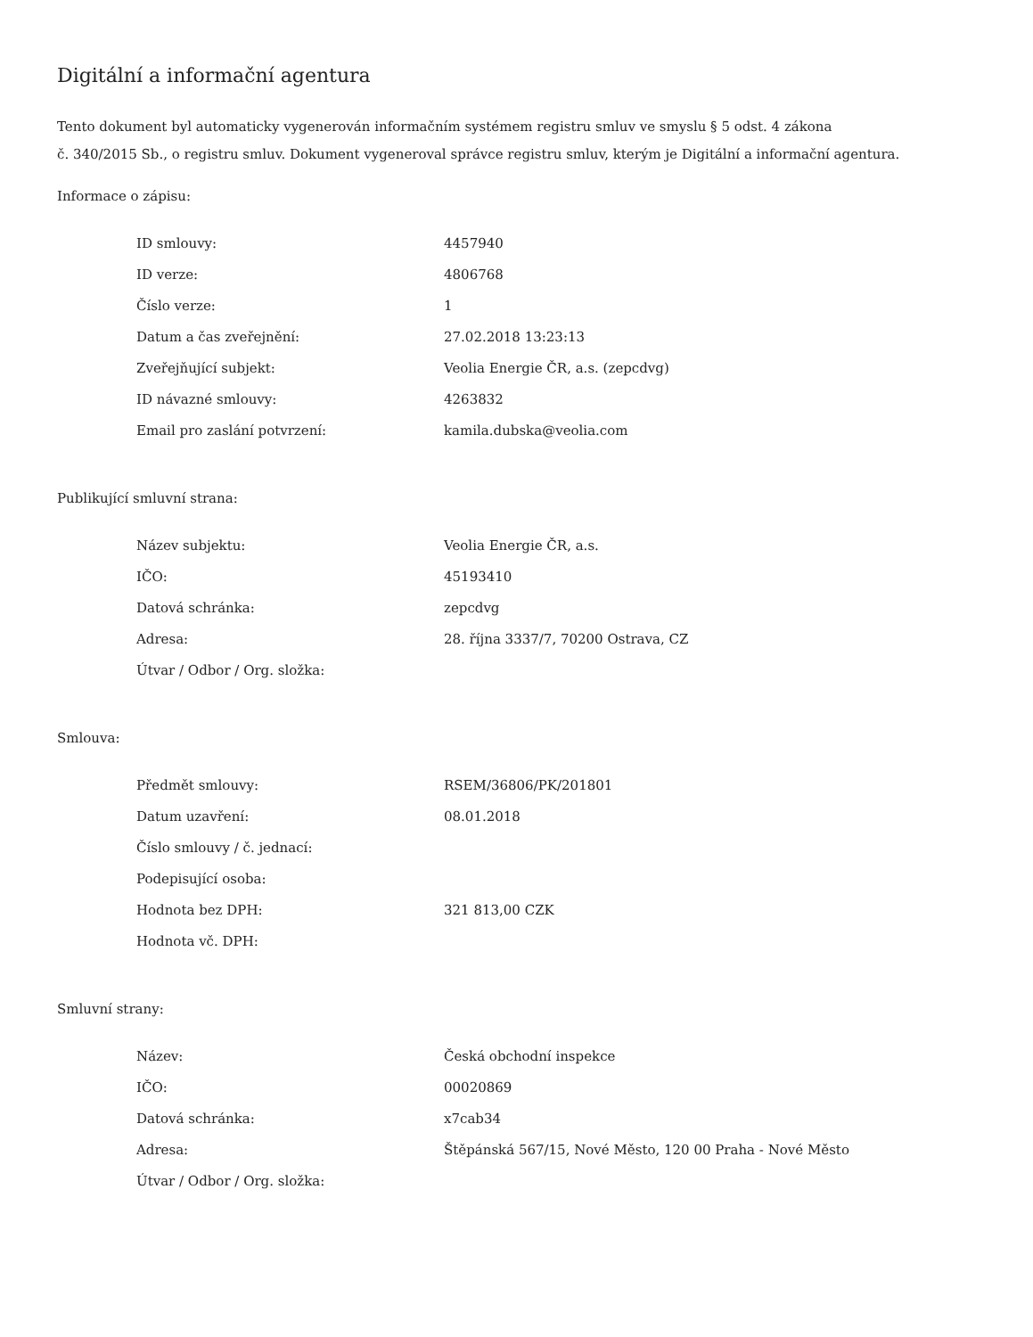Digitální a informační agentura
Tento dokument byl automaticky vygenerován informačním systémem registru smluv ve smyslu § 5 odst. 4 zákona
č. 340/2015 Sb., o registru smluv. Dokument vygeneroval správce registru smluv, kterým je Digitální a informační agentura.
Informace o zápisu:
| ID smlouvy: | 4457940 |
| ID verze: | 4806768 |
| Číslo verze: | 1 |
| Datum a čas zveřejnění: | 27.02.2018 13:23:13 |
| Zveřejňující subjekt: | Veolia Energie ČR, a.s. (zepcdvg) |
| ID návazné smlouvy: | 4263832 |
| Email pro zaslání potvrzení: | kamila.dubska@veolia.com |
Publikující smluvní strana:
| Název subjektu: | Veolia Energie ČR, a.s. |
| IČO: | 45193410 |
| Datová schránka: | zepcdvg |
| Adresa: | 28. října 3337/7, 70200 Ostrava, CZ |
| Útvar / Odbor / Org. složka: | |
Smlouva:
| Předmět smlouvy: | RSEM/36806/PK/201801 |
| Datum uzavření: | 08.01.2018 |
| Číslo smlouvy / č. jednací: | |
| Podepisující osoba: | |
| Hodnota bez DPH: | 321 813,00 CZK |
| Hodnota vč. DPH: | |
Smluvní strany:
| Název: | Česká obchodní inspekce |
| IČO: | 00020869 |
| Datová schránka: | x7cab34 |
| Adresa: | Štěpánská 567/15, Nové Město, 120 00 Praha - Nové Město |
| Útvar / Odbor / Org. složka: | |